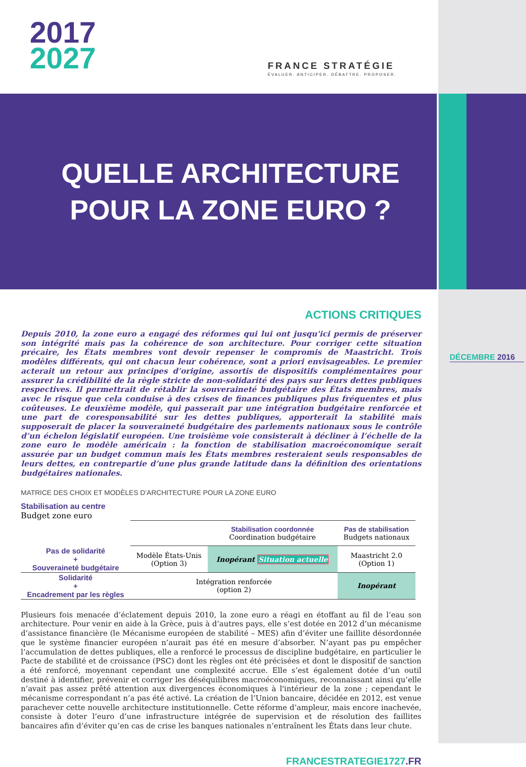2017
2027
FRANCE STRATÉGIE
ÉVALUER. ANTICIPER. DÉBATTRE. PROPOSER.
QUELLE ARCHITECTURE
POUR LA ZONE EURO ?
DÉCEMBRE 2016
ACTIONS CRITIQUES
Depuis 2010, la zone euro a engagé des réformes qui lui ont jusqu'ici permis de préserver son intégrité mais pas la cohérence de son architecture. Pour corriger cette situation précaire, les États membres vont devoir repenser le compromis de Maastricht. Trois modèles différents, qui ont chacun leur cohérence, sont a priori envisageables. Le premier acterait un retour aux principes d’origine, assortis de dispositifs complémentaires pour assurer la crédibilité de la règle stricte de non-solidarité des pays sur leurs dettes publiques respectives. Il permettrait de rétablir la souveraineté budgétaire des États membres, mais avec le risque que cela conduise à des crises de finances publiques plus fréquentes et plus coûteuses. Le deuxième modèle, qui passerait par une intégration budgétaire renforcée et une part de coresponsabilité sur les dettes publiques, apporterait la stabilité mais supposerait de placer la souveraineté budgétaire des parlements nationaux sous le contrôle d’un échelon législatif européen. Une troisième voie consisterait à décliner à l’échelle de la zone euro le modèle américain : la fonction de stabilisation macroéconomique serait assurée par un budget commun mais les États membres resteraient seuls responsables de leurs dettes, en contrepartie d’une plus grande latitude dans la définition des orientations budgétaires nationales.
MATRICE DES CHOIX ET MODÈLES D’ARCHITECTURE POUR LA ZONE EURO
| | | | Stabilisation coordonnée Coordination budgétaire | Pas de stabilisation Budgets nationaux |
| Pas de solidarité + Souveraineté budgétaire | Modèle États-Unis (Option 3) | Inopérant Situation actuelle | Maastricht 2.0 (Option 1) | |
| Solidarité + Encadrement par les règles | Intégration renforcée (option 2) | | Inopérant | |
Plusieurs fois menacée d’éclatement depuis 2010, la zone euro a réagi en étoffant au fil de l’eau son architecture. Pour venir en aide à la Grèce, puis à d’autres pays, elle s’est dotée en 2012 d’un mécanisme d’assistance financière (le Mécanisme européen de stabilité – MES) afin d’éviter une faillite désordonnée que le système financier européen n’aurait pas été en mesure d’absorber. N’ayant pas pu empêcher l’accumulation de dettes publiques, elle a renforcé le processus de discipline budgétaire, en particulier le Pacte de stabilité et de croissance (PSC) dont les règles ont été précisées et dont le dispositif de sanction a été renforcé, moyennant cependant une complexité accrue. Elle s’est également dotée d’un outil destiné à identifier, prévenir et corriger les déséquilibres macroéconomiques, reconnaissant ainsi qu’elle n’avait pas assez prêté attention aux divergences économiques à l'intérieur de la zone ; cependant le mécanisme correspondant n’a pas été activé. La création de l’Union bancaire, décidée en 2012, est venue parachever cette nouvelle architecture institutionnelle. Cette réforme d’ampleur, mais encore inachevée, consiste à doter l’euro d’une infrastructure intégrée de supervision et de résolution des faillites bancaires afin d’éviter qu’en cas de crise les banques nationales n’entraînent les États dans leur chute.
FRANCESTRATEGIE1727.FR